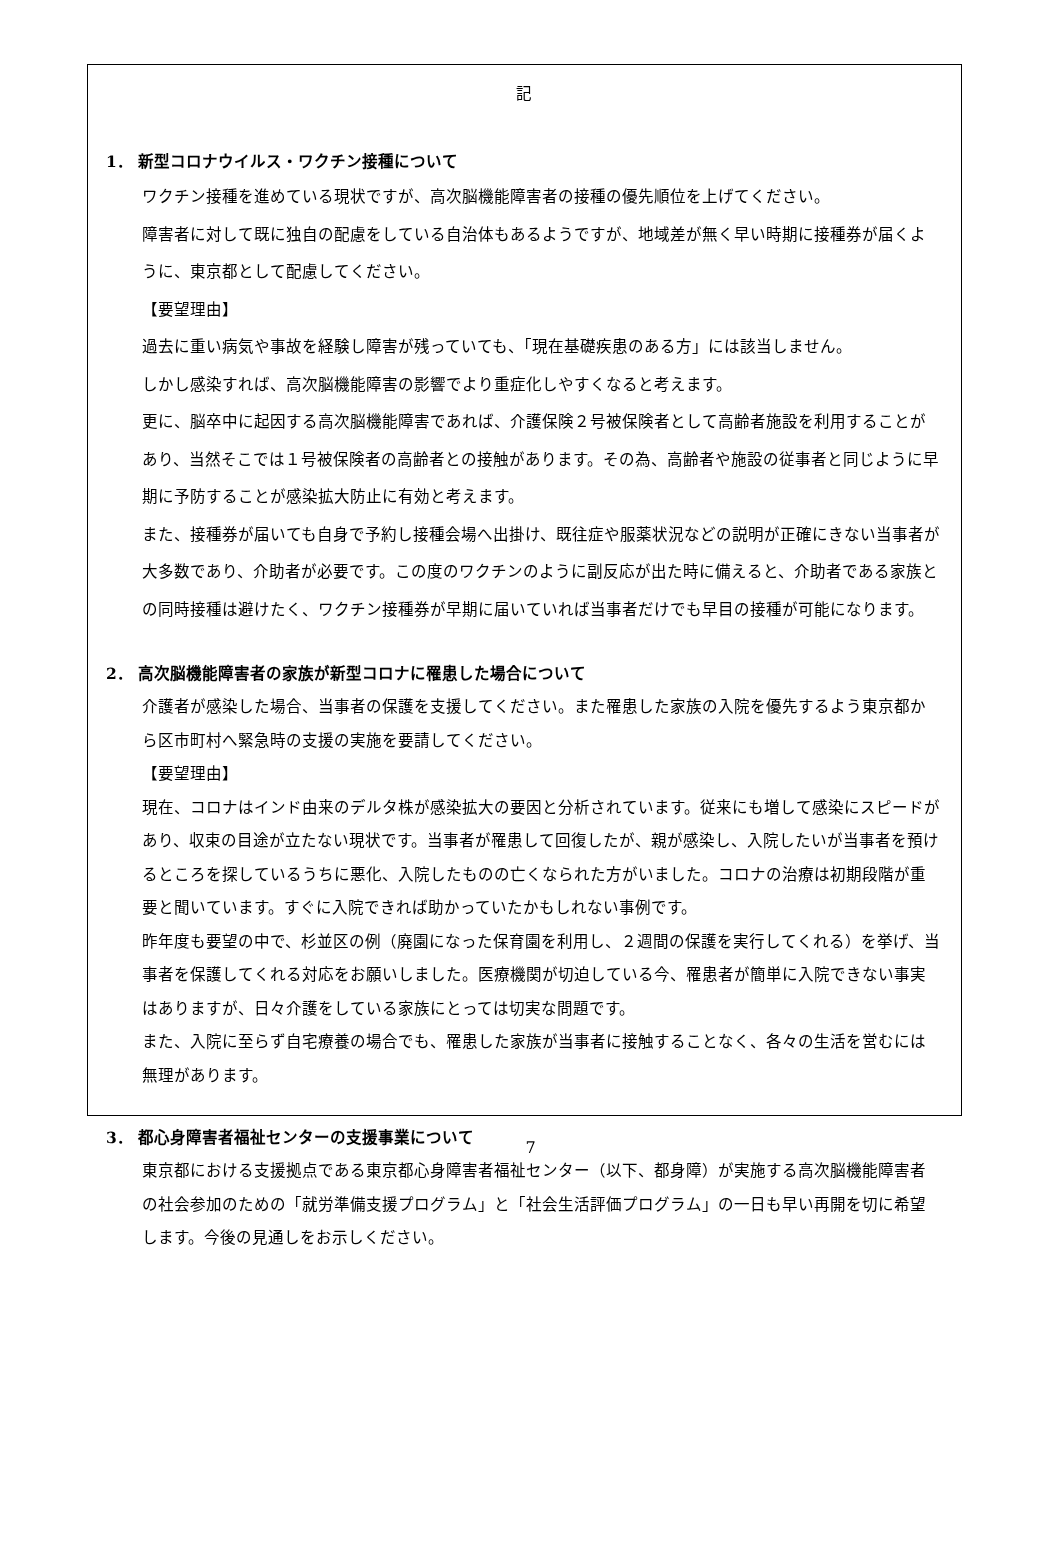記
1． 新型コロナウイルス・ワクチン接種について
ワクチン接種を進めている現状ですが、高次脳機能障害者の接種の優先順位を上げてください。
障害者に対して既に独自の配慮をしている自治体もあるようですが、地域差が無く早い時期に接種券が届くように、東京都として配慮してください。
【要望理由】
過去に重い病気や事故を経験し障害が残っていても、「現在基礎疾患のある方」には該当しません。
しかし感染すれば、高次脳機能障害の影響でより重症化しやすくなると考えます。
更に、脳卒中に起因する高次脳機能障害であれば、介護保険２号被保険者として高齢者施設を利用することがあり、当然そこでは１号被保険者の高齢者との接触があります。その為、高齢者や施設の従事者と同じように早期に予防することが感染拡大防止に有効と考えます。
また、接種券が届いても自身で予約し接種会場へ出掛け、既往症や服薬状況などの説明が正確にきない当事者が大多数であり、介助者が必要です。この度のワクチンのように副反応が出た時に備えると、介助者である家族との同時接種は避けたく、ワクチン接種券が早期に届いていれば当事者だけでも早目の接種が可能になります。
2． 高次脳機能障害者の家族が新型コロナに罹患した場合について
介護者が感染した場合、当事者の保護を支援してください。また罹患した家族の入院を優先するよう東京都から区市町村へ緊急時の支援の実施を要請してください。
【要望理由】
現在、コロナはインド由来のデルタ株が感染拡大の要因と分析されています。従来にも増して感染にスピードがあり、収束の目途が立たない現状です。当事者が罹患して回復したが、親が感染し、入院したいが当事者を預けるところを探しているうちに悪化、入院したものの亡くなられた方がいました。コロナの治療は初期段階が重要と聞いています。すぐに入院できれば助かっていたかもしれない事例です。
昨年度も要望の中で、杉並区の例（廃園になった保育園を利用し、２週間の保護を実行してくれる）を挙げ、当事者を保護してくれる対応をお願いしました。医療機関が切迫している今、罹患者が簡単に入院できない事実はありますが、日々介護をしている家族にとっては切実な問題です。
また、入院に至らず自宅療養の場合でも、罹患した家族が当事者に接触することなく、各々の生活を営むには無理があります。
3． 都心身障害者福祉センターの支援事業について
東京都における支援拠点である東京都心身障害者福祉センター（以下、都身障）が実施する高次脳機能障害者の社会参加のための「就労準備支援プログラム」と「社会生活評価プログラム」の一日も早い再開を切に希望します。今後の見通しをお示しください。
7